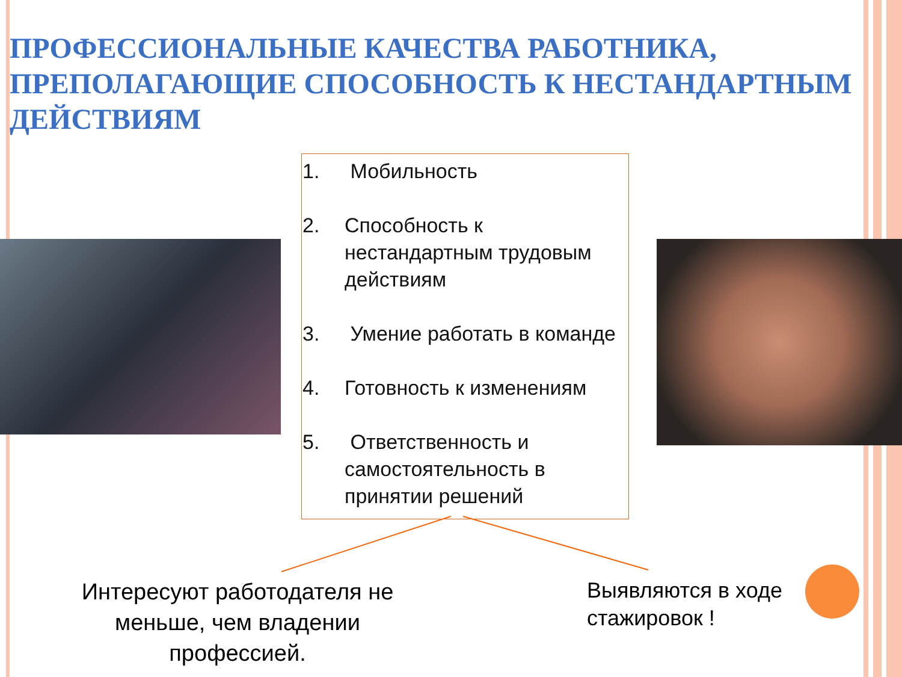ПРОФЕССИОНАЛЬНЫЕ КАЧЕСТВА РАБОТНИКА, ПРЕПОЛАГАЮЩИЕ СПОСОБНОСТЬ К НЕСТАНДАРТНЫМ ДЕЙСТВИЯМ
1. Мобильность
2. Способность к нестандартным трудовым действиям
3. Умение работать в команде
4. Готовность к изменениям
5. Ответственность и самостоятельность в принятии решений
Интересуют работодателя не меньше, чем владении профессией.
Выявляются в ходе стажировок !